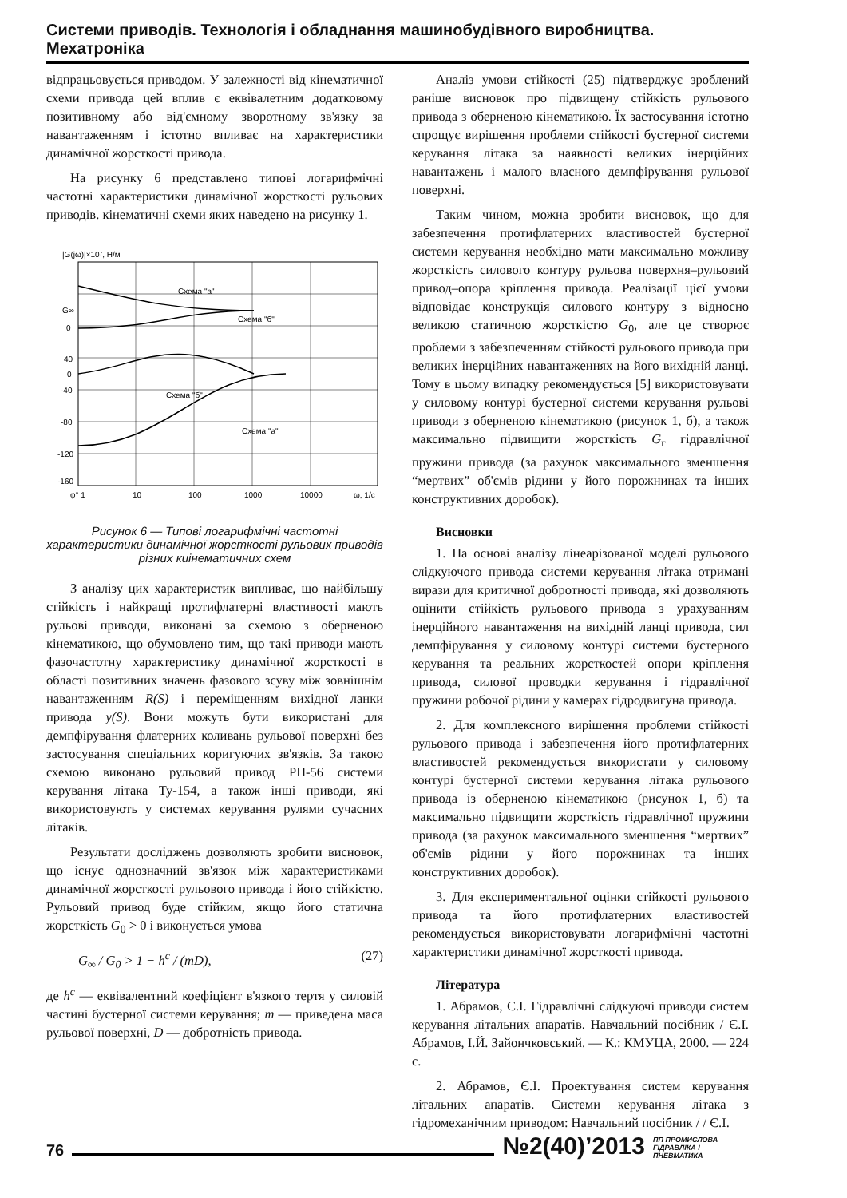Системи приводів. Технологія і обладнання машинобудівного виробництва. Мехатроніка
відпрацьовується приводом. У залежності від кінематичної схеми привода цей вплив є еквівалетним додатковому позитивному або від'ємному зворотному зв'язку за навантаженням і істотно впливає на характеристики динамічної жорсткості привода.
На рисунку 6 представлено типові логарифмічні частотні характеристики динамічної жорсткості рульових приводів. кінематичні схеми яких наведено на рисунку 1.
|G(jω)|×10⁷, Н/м
Схема "а"
Схема "б"
Схема "б"
Схема "а"
G∞
0
40
0
-40
-80
-120
-160
φ° 1
10
100
1000
10000
ω, 1/с
Рисунок 6 — Типові логарифмічні частотні характеристики динамічної жорсткості рульових приводів різних киінематичних схем
З аналізу цих характеристик випливає, що найбільшу стійкість і найкращі протифлатерні властивості мають рульові приводи, виконані за схемою з оберненою кінематикою, що обумовлено тим, що такі приводи мають фазочастотну характеристику динамічної жорсткості в області позитивних значень фазового зсуву між зовнішнім навантаженням R(S) і переміщенням вихідної ланки привода y(S). Вони можуть бути використані для демпфірування флатерних коливань рульової поверхні без застосування спеціальних коригуючих зв'язків. За такою схемою виконано рульовий привод РП-56 системи керування літака Ту-154, а також інші приводи, які використовують у системах керування рулями сучасних літаків.
Результати досліджень дозволяють зробити висновок, що існує однозначний зв'язок між характеристиками динамічної жорсткості рульового привода і його стійкістю. Рульовий привод буде стійким, якщо його статична жорсткість G<sub>0</sub> > 0 і виконується умова
G<sub>∞</sub> / G<sub>0</sub> > 1 − h<sup>c</sup> / (mD), (27)
де h<sup>c</sup> — еквівалентний коефіцієнт в'язкого тертя у силовій частині бустерної системи керування; m — приведена маса рульової поверхні, D — добротність привода.
Аналіз умови стійкості (25) підтверджує зроблений раніше висновок про підвищену стійкість рульового привода з оберненою кінематикою. Їх застосування істотно спрощує вирішення проблеми стійкості бустерної системи керування літака за наявності великих інерційних навантажень і малого власного демпфірування рульової поверхні.
Таким чином, можна зробити висновок, що для забезпечення протифлатерних властивостей бустерної системи керування необхідно мати максимально можливу жорсткість силового контуру рульова поверхня–рульовий привод–опора кріплення привода. Реалізації цієї умови відповідає конструкція силового контуру з відносно великою статичною жорсткістю G<sub>0</sub>, але це створює проблеми з забезпеченням стійкості рульового привода при великих інерційних навантаженнях на його вихідній ланці. Тому в цьому випадку рекомендується [5] використовувати у силовому контурі бустерної системи керування рульові приводи з оберненою кінематикою (рисунок 1, б), а також максимально підвищити жорсткість G<sub>г</sub> гідравлічної пружини привода (за рахунок максимального зменшення “мертвих” об'ємів рідини у його порожнинах та інших конструктивних доробок).
Висновки
1. На основі аналізу лінеарізованої моделі рульового слідкуючого привода системи керування літака отримані вирази для критичної добротності привода, які дозволяють оцінити стійкість рульового привода з урахуванням інерційного навантаження на вихідній ланці привода, сил демпфірування у силовому контурі системи бустерного керування та реальних жорсткостей опори кріплення привода, силової проводки керування і гідравлічної пружини робочої рідини у камерах гідродвигуна привода.
2. Для комплексного вирішення проблеми стійкості рульового привода і забезпечення його протифлатерних властивостей рекомендується використати у силовому контурі бустерної системи керування літака рульового привода із оберненою кінематикою (рисунок 1, б) та максимально підвищити жорсткість гідравлічної пружини привода (за рахунок максимального зменшення “мертвих” об'ємів рідини у його порожнинах та інших конструктивних доробок).
3. Для експериментальної оцінки стійкості рульового привода та його протифлатерних властивостей рекомендується використовувати логарифмічні частотні характеристики динамічної жорсткості привода.
Література
1. Абрамов, Є.І. Гідравлічні слідкуючі приводи систем керування літальних апаратів. Навчальний посібник / Є.І. Абрамов, І.Й. Зайончковський. — К.: КМУЦА, 2000. — 224 с.
2. Абрамов, Є.І. Проектування систем керування літальних апаратів. Системи керування літака з гідромеханічним приводом: Навчальний посібник / / Є.І.
76 №2(40)’2013 ПП ПРОМИСЛОВА ГІДРАВЛІКА І ПНЕВМАТИКА